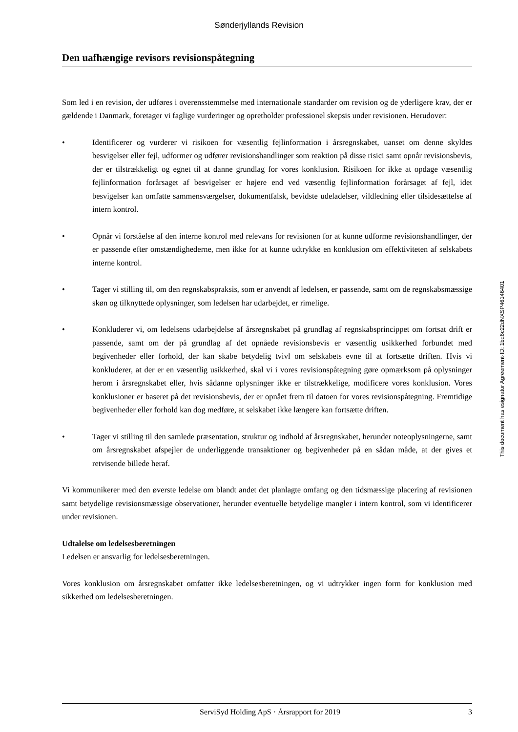Sønderjyllands Revision
Den uafhængige revisors revisionspåtegning
Som led i en revision, der udføres i overensstemmelse med internationale standarder om revision og de yderligere krav, der er gældende i Danmark, foretager vi faglige vurderinger og opretholder professionel skepsis under revisionen. Herudover:
• Identificerer og vurderer vi risikoen for væsentlig fejlinformation i årsregnskabet, uanset om denne skyldes besvigelser eller fejl, udformer og udfører revisionshandlinger som reaktion på disse risici samt opnår revisionsbevis, der er tilstrækkeligt og egnet til at danne grundlag for vores konklusion. Risikoen for ikke at opdage væsentlig fejlinformation forårsaget af besvigelser er højere end ved væsentlig fejlinformation forårsaget af fejl, idet besvigelser kan omfatte sammensværgelser, dokumentfalsk, bevidste udeladelser, vildledning eller tilsidesættelse af intern kontrol.
• Opnår vi forståelse af den interne kontrol med relevans for revisionen for at kunne udforme revisionshandlinger, der er passende efter omstændighederne, men ikke for at kunne udtrykke en konklusion om effektiviteten af selskabets interne kontrol.
• Tager vi stilling til, om den regnskabspraksis, som er anvendt af ledelsen, er passende, samt om de regnskabsmæssige skøn og tilknyttede oplysninger, som ledelsen har udarbejdet, er rimelige.
• Konkluderer vi, om ledelsens udarbejdelse af årsregnskabet på grundlag af regnskabsprincippet om fortsat drift er passende, samt om der på grundlag af det opnåede revisionsbevis er væsentlig usikkerhed forbundet med begivenheder eller forhold, der kan skabe betydelig tvivl om selskabets evne til at fortsætte driften. Hvis vi konkluderer, at der er en væsentlig usikkerhed, skal vi i vores revisionspåtegning gøre opmærksom på oplysninger herom i årsregnskabet eller, hvis sådanne oplysninger ikke er tilstrækkelige, modificere vores konklusion. Vores konklusioner er baseret på det revisionsbevis, der er opnået frem til datoen for vores revisionspåtegning. Fremtidige begivenheder eller forhold kan dog medføre, at selskabet ikke længere kan fortsætte driften.
• Tager vi stilling til den samlede præsentation, struktur og indhold af årsregnskabet, herunder noteoplysningerne, samt om årsregnskabet afspejler de underliggende transaktioner og begivenheder på en sådan måde, at der gives et retvisende billede heraf.
Vi kommunikerer med den øverste ledelse om blandt andet det planlagte omfang og den tidsmæssige placering af revisionen samt betydelige revisionsmæssige observationer, herunder eventuelle betydelige mangler i intern kontrol, som vi identificerer under revisionen.
Udtalelse om ledelsesberetningen
Ledelsen er ansvarlig for ledelsesberetningen.
Vores konklusion om årsregnskabet omfatter ikke ledelsesberetningen, og vi udtrykker ingen form for konklusion med sikkerhed om ledelsesberetningen.
This document has esignatur Agreement-ID: 1bd6c22dNXSP46146401
ServiSyd Holding ApS · Årsrapport for 2019 3